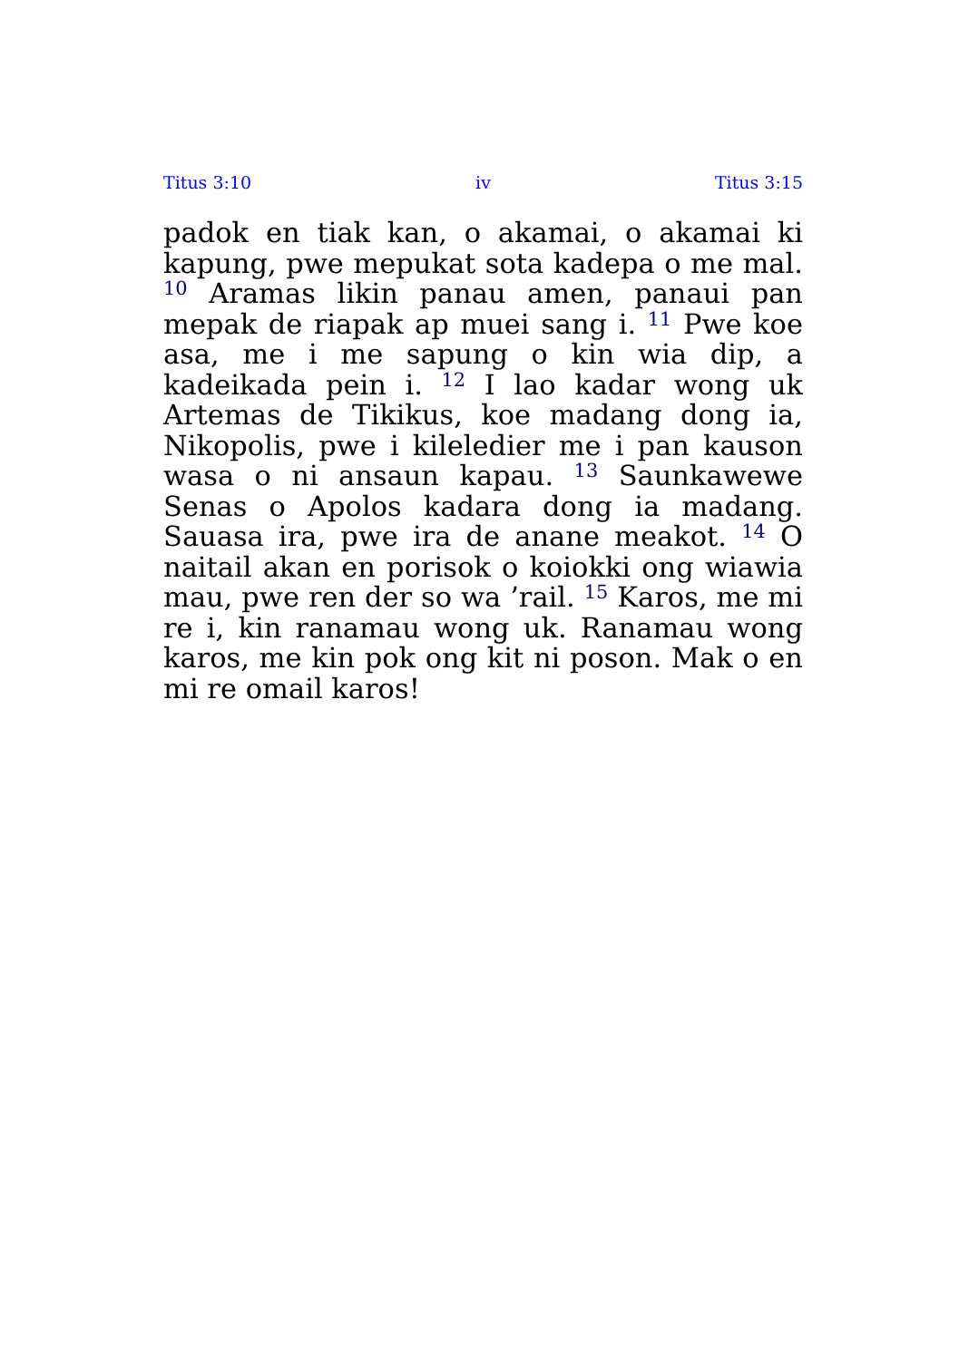Titus 3:10 iv Titus 3:15
padok en tiak kan, o akamai, o akamai ki kapung, pwe mepukat sota kadepa o me mal. <sup>10</sup> Aramas likin panau amen, panaui pan mepak de riapak ap muei sang i. <sup>11</sup> Pwe koe asa, me i me sapung o kin wia dip, a kadeikada pein i. <sup>12</sup> I lao kadar wong uk Artemas de Tikikus, koe madang dong ia, Nikopolis, pwe i kileledier me i pan kauson wasa o ni ansaun kapau. <sup>13</sup> Saunkawewe Senas o Apolos kadara dong ia madang. Sauasa ira, pwe ira de anane meakot. <sup>14</sup> O naitail akan en porisok o koiokki ong wiawia mau, pwe ren der so wa ’rail. <sup>15</sup> Karos, me mi re i, kin ranamau wong uk. Ranamau wong karos, me kin pok ong kit ni poson. Mak o en mi re omail karos!